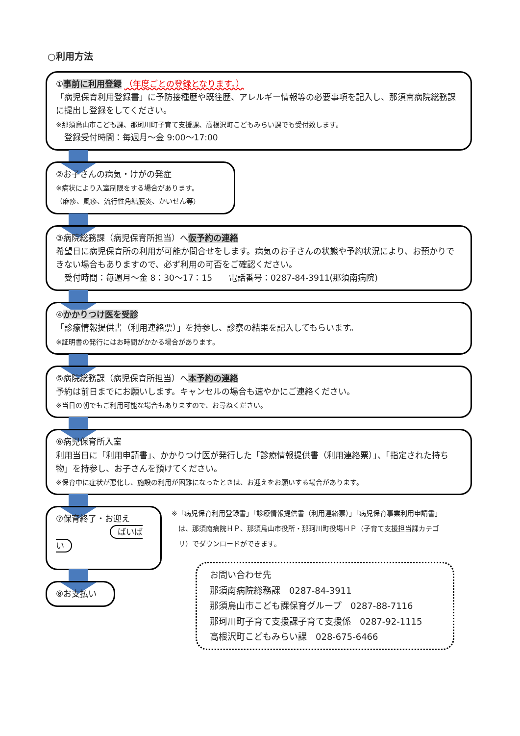○利用方法
①事前に利用登録 （年度ごとの登録となります。）
「病児保育利用登録書」に予防接種歴や既往歴、アレルギー情報等の必要事項を記入し、那須南病院総務課に提出し登録をしてください。
※那須烏山市こども課、那珂川町子育て支援課、高根沢町こどもみらい課でも受付致します。
　登録受付時間：毎週月～金 9:00～17:00
②お子さんの病気・けがの発症
※病状により入室制限をする場合があります。
（麻疹、風疹、流行性角結膜炎、かいせん等）
③病院総務課（病児保育所担当）へ仮予約の連絡
希望日に病児保育所の利用が可能か問合せをします。病気のお子さんの状態や予約状況により、お預かりできない場合もありますので、必ず利用の可否をご確認ください。
　受付時間：毎週月～金 8：30～17：15　　電話番号：0287-84-3911(那須南病院)
④かかりつけ医を受診
「診療情報提供書（利用連絡票）」を持参し、診察の結果を記入してもらいます。
※証明書の発行にはお時間がかかる場合があります。
⑤病院総務課（病児保育所担当）へ本予約の連絡
予約は前日までにお願いします。キャンセルの場合も速やかにご連絡ください。
※当日の朝でもご利用可能な場合もありますので、お尋ねください。
⑥病児保育所入室
利用当日に「利用申請書」、かかりつけ医が発行した「診療情報提供書（利用連絡票）」、「指定された持ち物」を持参し、お子さんを預けてください。
※保育中に症状が悪化し、施設の利用が困難になったときは、お迎えをお願いする場合があります。
⑦保育終了・お迎え
ばいばい
⑧お支払い
※「病児保育利用登録書」「診療情報提供書（利用連絡票）」「病児保育事業利用申請書」
　は、那須南病院ＨＰ、那須烏山市役所・那珂川町役場ＨＰ（子育て支援担当課カテゴ
　リ）でダウンロードができます。
お問い合わせ先
那須南病院総務課　0287-84-3911
那須烏山市こども課保育グループ　0287-88-7116
那珂川町子育て支援課子育て支援係　0287-92-1115
高根沢町こどもみらい課　028-675-6466